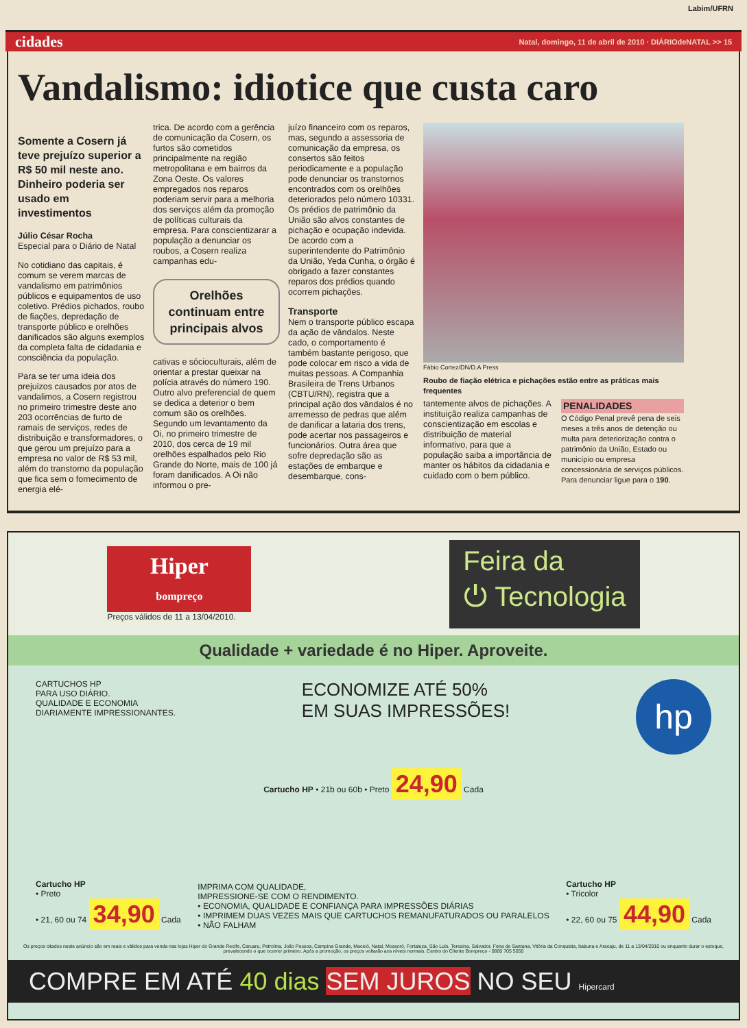Labim/UFRN
cidades Natal, domingo, 11 de abril de 2010 · DIÁRIOdeNATAL >> 15
Vandalismo: idiotice que custa caro
Somente a Cosern já teve prejuízo superior a R$ 50 mil neste ano. Dinheiro poderia ser usado em investimentos
Júlio César Rocha
Especial para o Diário de Natal
No cotidiano das capitais, é comum se verem marcas de vandalismo em patrimônios públicos e equipamentos de uso coletivo. Prédios pichados, roubo de fiações, depredação de transporte público e orelhões danificados são alguns exemplos da completa falta de cidadania e consciência da população.
Para se ter uma ideia dos prejuizos causados por atos de vandalimos, a Cosern registrou no primeiro trimestre deste ano 203 ocorrências de furto de ramais de serviços, redes de distribuição e transformadores, o que gerou um prejuízo para a empresa no valor de R$ 53 mil, além do transtorno da população que fica sem o fornecimento de energia elé-
trica. De acordo com a gerência de comunicação da Cosern, os furtos são cometidos principalmente na região metropolitana e em bairros da Zona Oeste. Os valores empregados nos reparos poderiam servir para a melhoria dos serviços além da promoção de políticas culturais da empresa. Para conscientizarar a população a denunciar os roubos, a Cosern realiza campanhas edu-
Orelhões continuam entre principais alvos
cativas e sócioculturais, além de orientar a prestar queixar na polícia através do número 190.
Outro alvo preferencial de quem se dedica a deterior o bem comum são os orelhões. Segundo um levantamento da Oi, no primeiro trimestre de 2010, dos cerca de 19 mil orelhões espalhados pelo Rio Grande do Norte, mais de 100 já foram danificados. A Oi não informou o pre-
juízo financeiro com os reparos, mas, segundo a assessoria de comunicação da empresa, os consertos são feitos periodicamente e a população pode denunciar os transtornos encontrados com os orelhões deteriorados pelo número 10331.
Os prédios de patrimônio da União são alvos constantes de pichação e ocupação indevida. De acordo com a superintendente do Patrimônio da União, Yeda Cunha, o órgão é obrigado a fazer constantes reparos dos prédios quando ocorrem pichações.
Transporte
Nem o transporte público escapa da ação de vândalos. Neste cado, o comportamento é também bastante perigoso, que pode colocar em risco a vida de muitas pessoas. A Companhia Brasileira de Trens Urbanos (CBTU/RN), registra que a principal ação dos vândalos é no arremesso de pedras que além de danificar a lataria dos trens, pode acertar nos passageiros e funcionários. Outra área que sofre depredação são as estações de embarque e desembarque, cons-
Fábio Cortez/DN/D.A Press
Roubo de fiação elétrica e pichações estão entre as práticas mais frequentes
tantemente alvos de pichações. A instituição realiza campanhas de conscientização em escolas e distribuição de material informativo, para que a população saiba a importância de manter os hábitos da cidadania e cuidado com o bem público.
PENALIDADES
O Código Penal prevê pena de seis meses a três anos de detenção ou multa para deteriorização contra o patrimônio da União, Estado ou município ou empresa concessionária de serviços públicos. Para denunciar ligue para o 190.
Hiper
bompreço
Preços válidos de 11 a 13/04/2010.
Feira da
⏻ Tecnologia
Qualidade + variedade é no Hiper. Aproveite.
CARTUCHOS HP
PARA USO DIÁRIO.
QUALIDADE E ECONOMIA
DIARIAMENTE IMPRESSIONANTES.
ECONOMIZE ATÉ 50%
EM SUAS IMPRESSÕES!
hp
Cartucho HP • 21b ou 60b • Preto 24,90 Cada
Cartucho HP
• Preto
• 21, 60 ou 74 34,90 Cada
IMPRIMA COM QUALIDADE,
IMPRESSIONE-SE COM O RENDIMENTO.
• ECONOMIA, QUALIDADE E CONFIANÇA PARA IMPRESSÕES DIÁRIAS
• IMPRIMEM DUAS VEZES MAIS QUE CARTUCHOS REMANUFATURADOS OU PARALELOS
• NÃO FALHAM
Cartucho HP
• Tricolor
• 22, 60 ou 75 44,90 Cada
Os preços citados neste anúncio são em reais e válidos para venda nas lojas Hiper do Grande Recife, Caruaru, Petrolina, João Pessoa, Campina Grande, Maceió, Natal, Mossoró, Fortaleza, São Luís, Teresina, Salvador, Feira de Santana, Vitória da Conquista, Itabuna e Aracaju, de 11 a 13/04/2010 ou enquanto durar o estoque, prevalecendo o que ocorrer primeiro. Após a promoção, os preços voltarão aos níveis normais. Centro do Cliente Bompreço - 0800 705 5050
COMPRE EM ATÉ 40 dias SEM JUROS NO SEU Hipercard